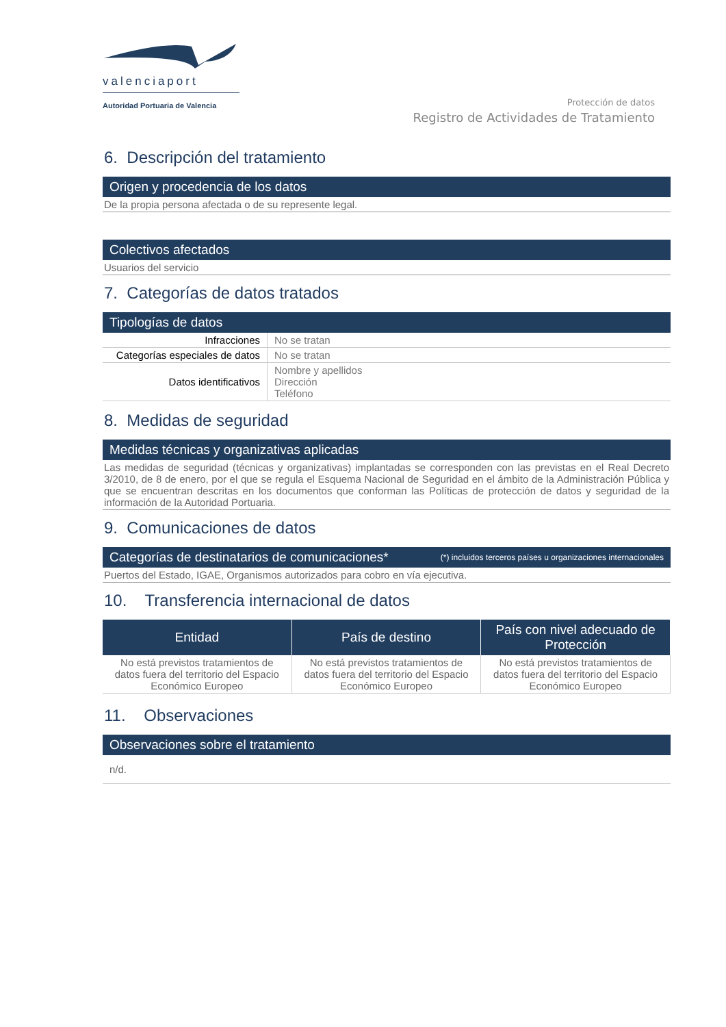valenciaport
Autoridad Portuaria de Valencia
Protección de datos
Registro de Actividades de Tratamiento
6. Descripción del tratamiento
Origen y procedencia de los datos
De la propia persona afectada o de su represente legal.
Colectivos afectados
Usuarios del servicio
7. Categorías de datos tratados
Tipologías de datos
| Infracciones | No se tratan |
| Categorías especiales de datos | No se tratan |
| Datos identificativos | Nombre y apellidos Dirección Teléfono |
8. Medidas de seguridad
Medidas técnicas y organizativas aplicadas
Las medidas de seguridad (técnicas y organizativas) implantadas se corresponden con las previstas en el Real Decreto 3/2010, de 8 de enero, por el que se regula el Esquema Nacional de Seguridad en el ámbito de la Administración Pública y que se encuentran descritas en los documentos que conforman las Políticas de protección de datos y seguridad de la información de la Autoridad Portuaria.
9. Comunicaciones de datos
Categorías de destinatarios de comunicaciones* (*) incluidos terceros países u organizaciones internacionales
Puertos del Estado, IGAE, Organismos autorizados para cobro en vía ejecutiva.
10. Transferencia internacional de datos
| Entidad | País de destino | País con nivel adecuado de Protección |
| --- | --- | --- |
| No está previstos tratamientos de datos fuera del territorio del Espacio Económico Europeo | No está previstos tratamientos de datos fuera del territorio del Espacio Económico Europeo | No está previstos tratamientos de datos fuera del territorio del Espacio Económico Europeo |
11. Observaciones
Observaciones sobre el tratamiento
n/d.